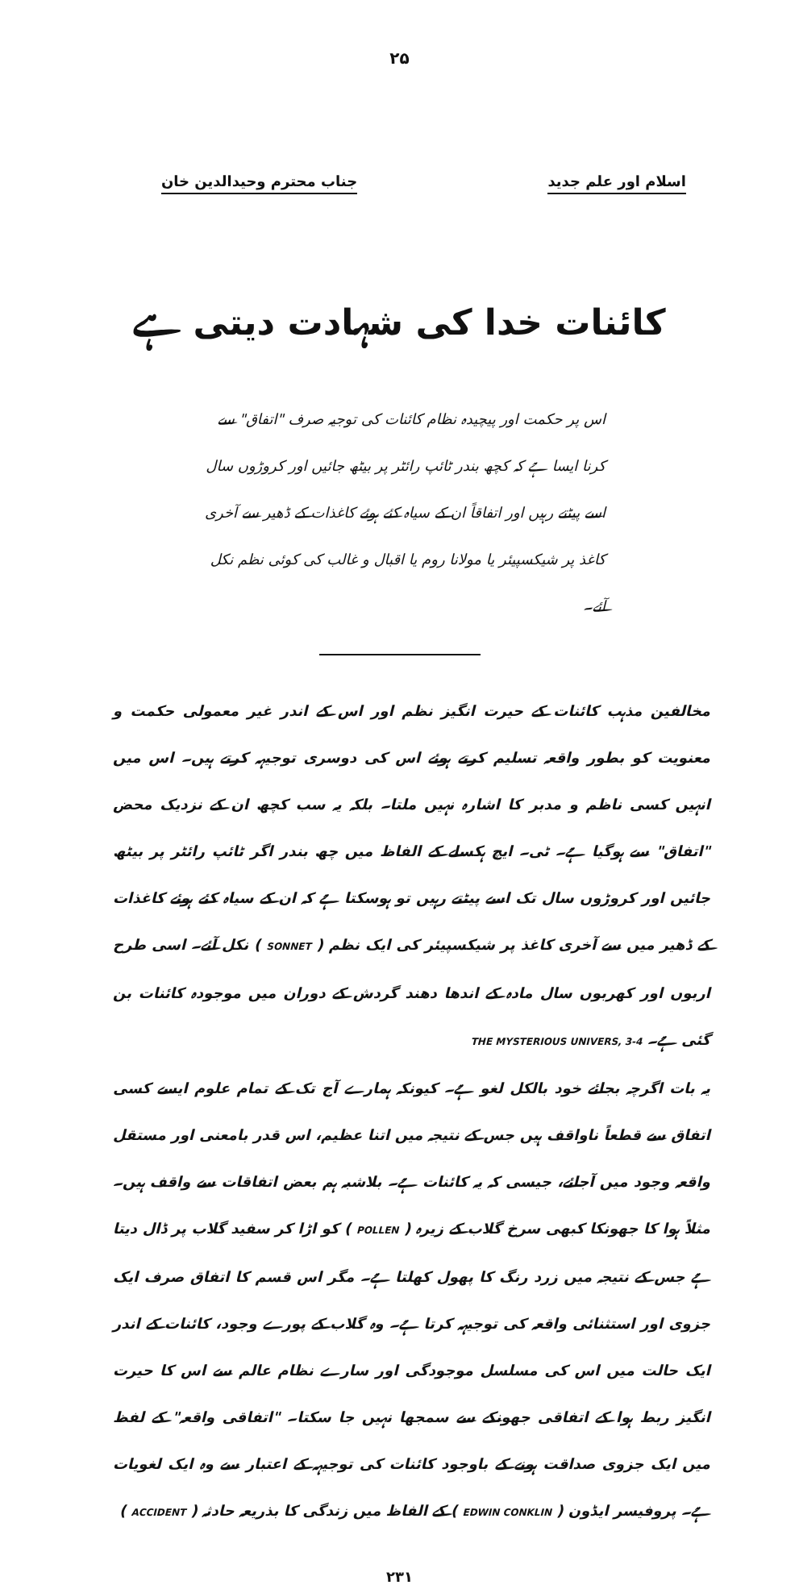۲۵
اسلام اور علم جدید جناب محترم وحیدالدین خان
کائنات خدا کی شہادت دیتی ہے
اس پر حکمت اور پیچیدہ نظام کائنات کی توجیہ صرف "اتفاق" سے کرنا ایسا ہے کہ کچھ بندر ٹائپ رائٹر پر بیٹھ جائیں اور کروڑوں سال اسے پیٹتے رہیں اور اتفاقاً ان کے سیاہ کئے ہوئے کاغذات کے ڈھیر سے آخری کاغذ پر شیکسپیئر یا مولانا روم یا اقبال و غالب کی کوئی نظم نکل آئے۔
مخالفین مذہب کائنات کے حیرت انگیز نظم اور اس کے اندر غیر معمولی حکمت و معنویت کو بطور واقعہ تسلیم کرتے ہوئے اس کی دوسری توجیہہ کرتے ہیں۔ اس میں انہیں کسی ناظم و مدبر کا اشارہ نہیں ملتا۔ بلکہ یہ سب کچھ ان کے نزدیک محض "اتفاق" سے ہوگیا ہے۔ ٹی۔ ایچ ہکسلے کے الفاظ میں چھ بندر اگر ٹائپ رائٹر پر بیٹھ جائیں اور کروڑوں سال تک اسے پیٹتے رہیں تو ہوسکتا ہے کہ ان کے سیاہ کئے ہوئے کاغذات کے ڈھیر میں سے آخری کاغذ پر شیکسپیئر کی ایک نظم ( SONNET ) نکل آئے۔ اسی طرح اربوں اور کھربوں سال مادہ کے اندھا دھند گردش کے دوران میں موجودہ کائنات بن گئی ہے۔ THE MYSTERIOUS UNIVERS, 3-4
یہ بات اگرچہ بجائے خود بالکل لغو ہے۔ کیونکہ ہمارے آج تک کے تمام علوم ایسے کسی اتفاق سے قطعاً ناواقف ہیں جس کے نتیجہ میں اتنا عظیم، اس قدر بامعنی اور مستقل واقعہ وجود میں آجائے، جیسی کہ یہ کائنات ہے۔ بلاشبہ ہم بعض اتفاقات سے واقف ہیں۔ مثلاً ہوا کا جھونکا کبھی سرخ گلاب کے زیرہ ( POLLEN ) کو اڑا کر سفید گلاب پر ڈال دیتا ہے جس کے نتیجہ میں زرد رنگ کا پھول کھلتا ہے۔ مگر اس قسم کا اتفاق صرف ایک جزوی اور استثنائی واقعہ کی توجیہہ کرتا ہے۔ وہ گلاب کے پورے وجود، کائنات کے اندر ایک حالت میں اس کی مسلسل موجودگی اور سارے نظام عالم سے اس کا حیرت انگیز ربط ہوا کے اتفاقی جھونکے سے سمجھا نہیں جا سکتا۔ "اتفاقی واقعہ" کے لفظ میں ایک جزوی صداقت ہونے کے باوجود کائنات کی توجیہہ کے اعتبار سے وہ ایک لغویات ہے۔ پروفیسر ایڈون ( EDWIN CONKLIN ) کے الفاظ میں زندگی کا بذریعہ حادثہ ( ACCIDENT )
۲۳۱